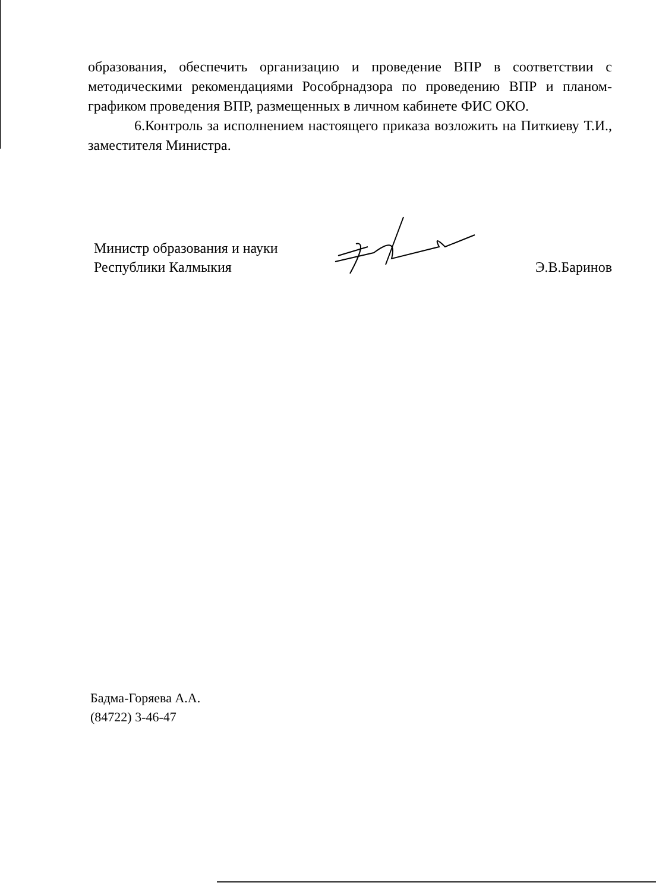образования, обеспечить организацию и проведение ВПР в соответствии с методическими рекомендациями Рособрнадзора по проведению ВПР и планом-графиком проведения ВПР, размещенных в личном кабинете ФИС ОКО.
6.Контроль за исполнением настоящего приказа возложить на Питкиеву Т.И., заместителя Министра.
Министр образования и науки
Республики Калмыкия
Э.В.Баринов
Бадма-Горяева А.А.
(84722) 3-46-47